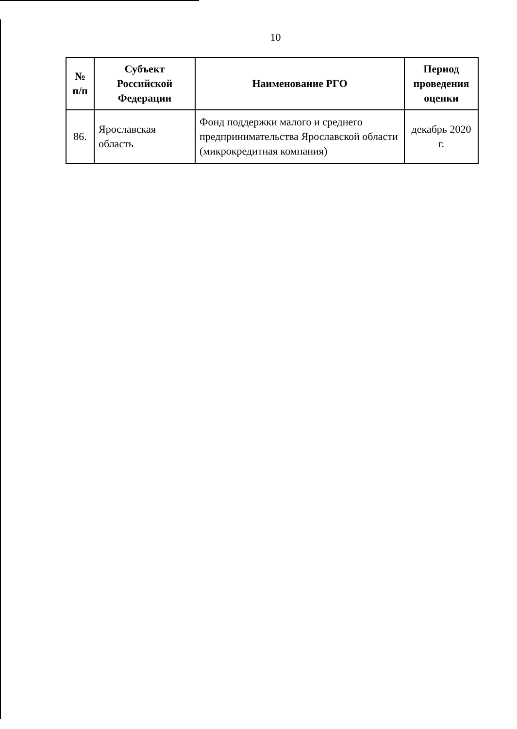10
| № п/п | Субъект Российской Федерации | Наименование РГО | Период проведения оценки |
| --- | --- | --- | --- |
| 86. | Ярославская область | Фонд поддержки малого и среднего предпринимательства Ярославской области (микрокредитная компания) | декабрь 2020 г. |